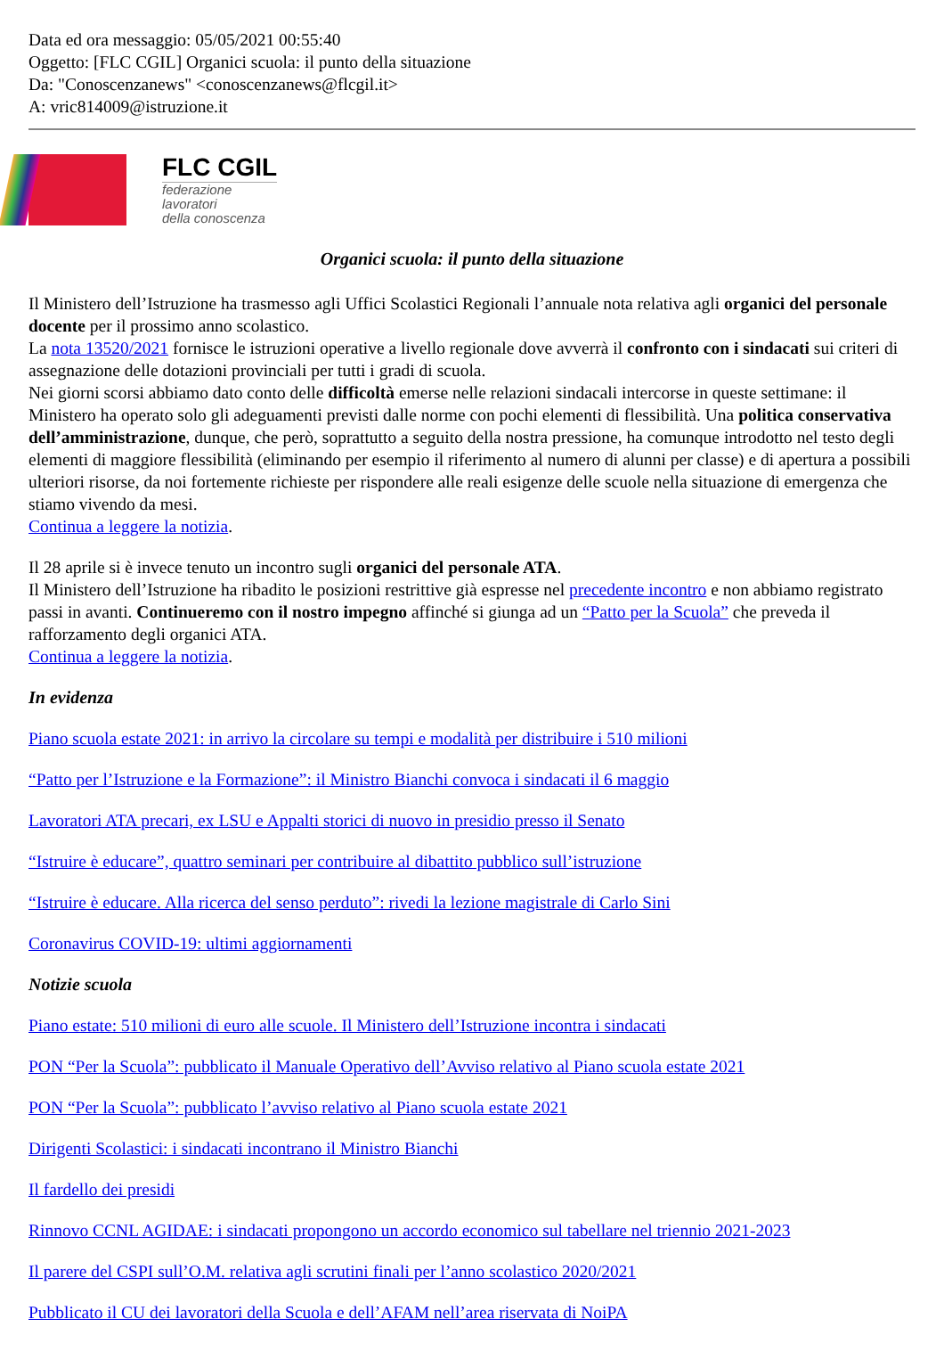Data ed ora messaggio: 05/05/2021 00:55:40
Oggetto: [FLC CGIL] Organici scuola: il punto della situazione
Da: "Conoscenzanews" <conoscenzanews@flcgil.it>
A: vric814009@istruzione.it
FLC CGIL
federazione
lavoratori
della conoscenza
Organici scuola: il punto della situazione
Il Ministero dell’Istruzione ha trasmesso agli Uffici Scolastici Regionali l’annuale nota relativa agli organici del personale docente per il prossimo anno scolastico.
La nota 13520/2021 fornisce le istruzioni operative a livello regionale dove avverrà il confronto con i sindacati sui criteri di assegnazione delle dotazioni provinciali per tutti i gradi di scuola.
Nei giorni scorsi abbiamo dato conto delle difficoltà emerse nelle relazioni sindacali intercorse in queste settimane: il Ministero ha operato solo gli adeguamenti previsti dalle norme con pochi elementi di flessibilità. Una politica conservativa dell’amministrazione, dunque, che però, soprattutto a seguito della nostra pressione, ha comunque introdotto nel testo degli elementi di maggiore flessibilità (eliminando per esempio il riferimento al numero di alunni per classe) e di apertura a possibili ulteriori risorse, da noi fortemente richieste per rispondere alle reali esigenze delle scuole nella situazione di emergenza che stiamo vivendo da mesi.
Continua a leggere la notizia.
Il 28 aprile si è invece tenuto un incontro sugli organici del personale ATA.
Il Ministero dell’Istruzione ha ribadito le posizioni restrittive già espresse nel precedente incontro e non abbiamo registrato passi in avanti. Continueremo con il nostro impegno affinché si giunga ad un “Patto per la Scuola” che preveda il rafforzamento degli organici ATA.
Continua a leggere la notizia.
In evidenza
Piano scuola estate 2021: in arrivo la circolare su tempi e modalità per distribuire i 510 milioni
“Patto per l’Istruzione e la Formazione”: il Ministro Bianchi convoca i sindacati il 6 maggio
Lavoratori ATA precari, ex LSU e Appalti storici di nuovo in presidio presso il Senato
“Istruire è educare”, quattro seminari per contribuire al dibattito pubblico sull’istruzione
“Istruire è educare. Alla ricerca del senso perduto”: rivedi la lezione magistrale di Carlo Sini
Coronavirus COVID-19: ultimi aggiornamenti
Notizie scuola
Piano estate: 510 milioni di euro alle scuole. Il Ministero dell’Istruzione incontra i sindacati
PON “Per la Scuola”: pubblicato il Manuale Operativo dell’Avviso relativo al Piano scuola estate 2021
PON “Per la Scuola”: pubblicato l’avviso relativo al Piano scuola estate 2021
Dirigenti Scolastici: i sindacati incontrano il Ministro Bianchi
Il fardello dei presidi
Rinnovo CCNL AGIDAE: i sindacati propongono un accordo economico sul tabellare nel triennio 2021-2023
Il parere del CSPI sull’O.M. relativa agli scrutini finali per l’anno scolastico 2020/2021
Pubblicato il CU dei lavoratori della Scuola e dell’AFAM nell’area riservata di NoiPA